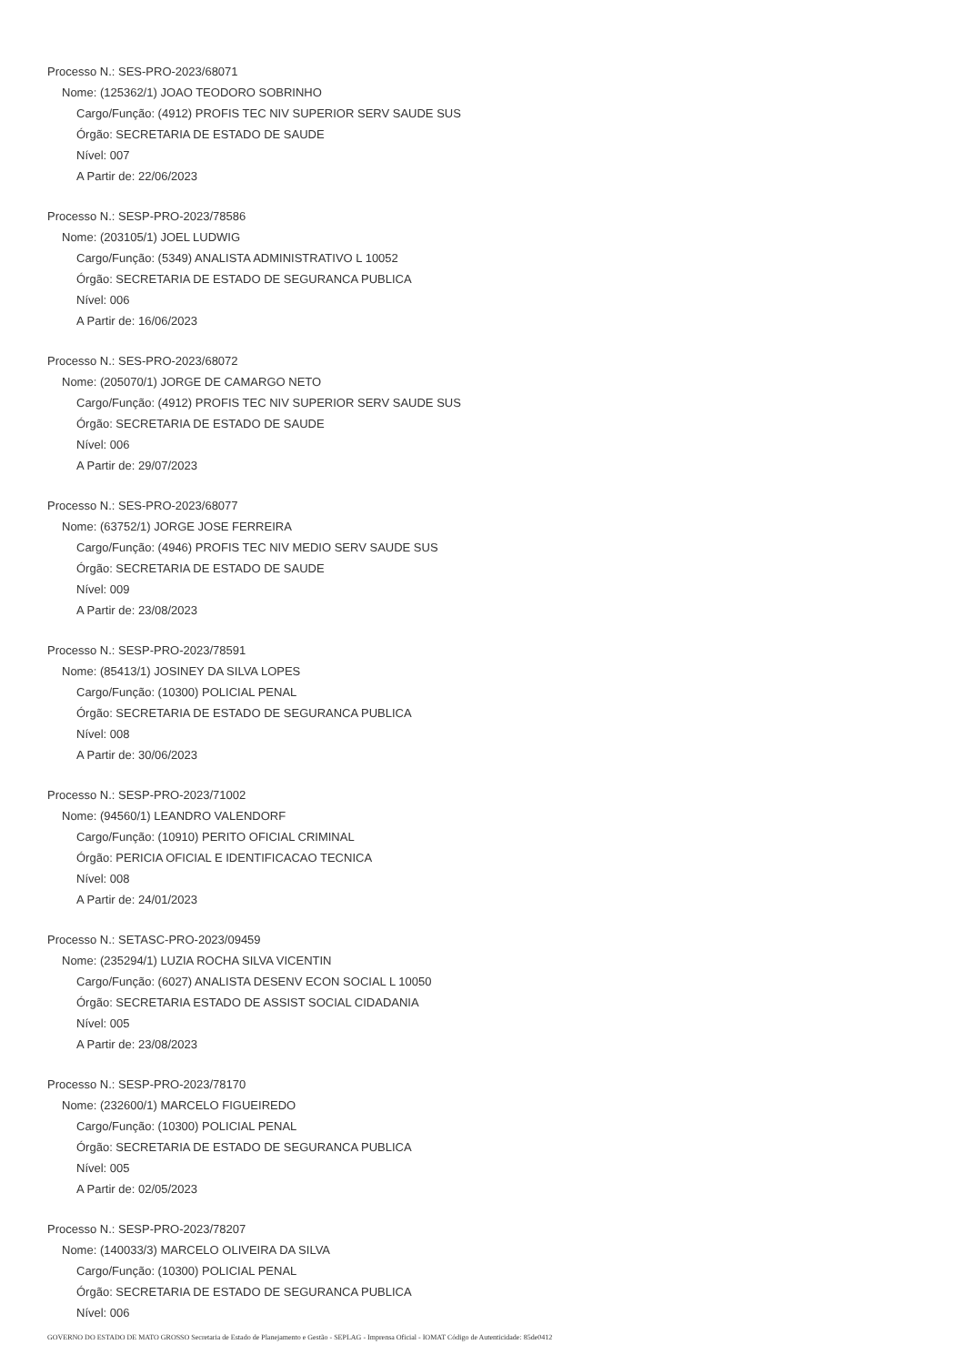Processo N.: SES-PRO-2023/68071
Nome: (125362/1) JOAO TEODORO SOBRINHO
Cargo/Função: (4912) PROFIS TEC NIV SUPERIOR SERV SAUDE SUS
Órgão: SECRETARIA DE ESTADO DE SAUDE
Nível: 007
A Partir de: 22/06/2023
Processo N.: SESP-PRO-2023/78586
Nome: (203105/1) JOEL LUDWIG
Cargo/Função: (5349) ANALISTA ADMINISTRATIVO L 10052
Órgão: SECRETARIA DE ESTADO DE SEGURANCA PUBLICA
Nível: 006
A Partir de: 16/06/2023
Processo N.: SES-PRO-2023/68072
Nome: (205070/1) JORGE DE CAMARGO NETO
Cargo/Função: (4912) PROFIS TEC NIV SUPERIOR SERV SAUDE SUS
Órgão: SECRETARIA DE ESTADO DE SAUDE
Nível: 006
A Partir de: 29/07/2023
Processo N.: SES-PRO-2023/68077
Nome: (63752/1) JORGE JOSE FERREIRA
Cargo/Função: (4946) PROFIS TEC NIV MEDIO SERV SAUDE SUS
Órgão: SECRETARIA DE ESTADO DE SAUDE
Nível: 009
A Partir de: 23/08/2023
Processo N.: SESP-PRO-2023/78591
Nome: (85413/1) JOSINEY DA SILVA LOPES
Cargo/Função: (10300) POLICIAL PENAL
Órgão: SECRETARIA DE ESTADO DE SEGURANCA PUBLICA
Nível: 008
A Partir de: 30/06/2023
Processo N.: SESP-PRO-2023/71002
Nome: (94560/1) LEANDRO VALENDORF
Cargo/Função: (10910) PERITO OFICIAL CRIMINAL
Órgão: PERICIA OFICIAL E IDENTIFICACAO TECNICA
Nível: 008
A Partir de: 24/01/2023
Processo N.: SETASC-PRO-2023/09459
Nome: (235294/1) LUZIA ROCHA SILVA VICENTIN
Cargo/Função: (6027) ANALISTA DESENV ECON SOCIAL L 10050
Órgão: SECRETARIA ESTADO DE ASSIST SOCIAL CIDADANIA
Nível: 005
A Partir de: 23/08/2023
Processo N.: SESP-PRO-2023/78170
Nome: (232600/1) MARCELO FIGUEIREDO
Cargo/Função: (10300) POLICIAL PENAL
Órgão: SECRETARIA DE ESTADO DE SEGURANCA PUBLICA
Nível: 005
A Partir de: 02/05/2023
Processo N.: SESP-PRO-2023/78207
Nome: (140033/3) MARCELO OLIVEIRA DA SILVA
Cargo/Função: (10300) POLICIAL PENAL
Órgão: SECRETARIA DE ESTADO DE SEGURANCA PUBLICA
Nível: 006
GOVERNO DO ESTADO DE MATO GROSSO Secretaria de Estado de Planejamento e Gestão - SEPLAG - Imprensa Oficial - IOMAT Código de Autenticidade: 85de0412